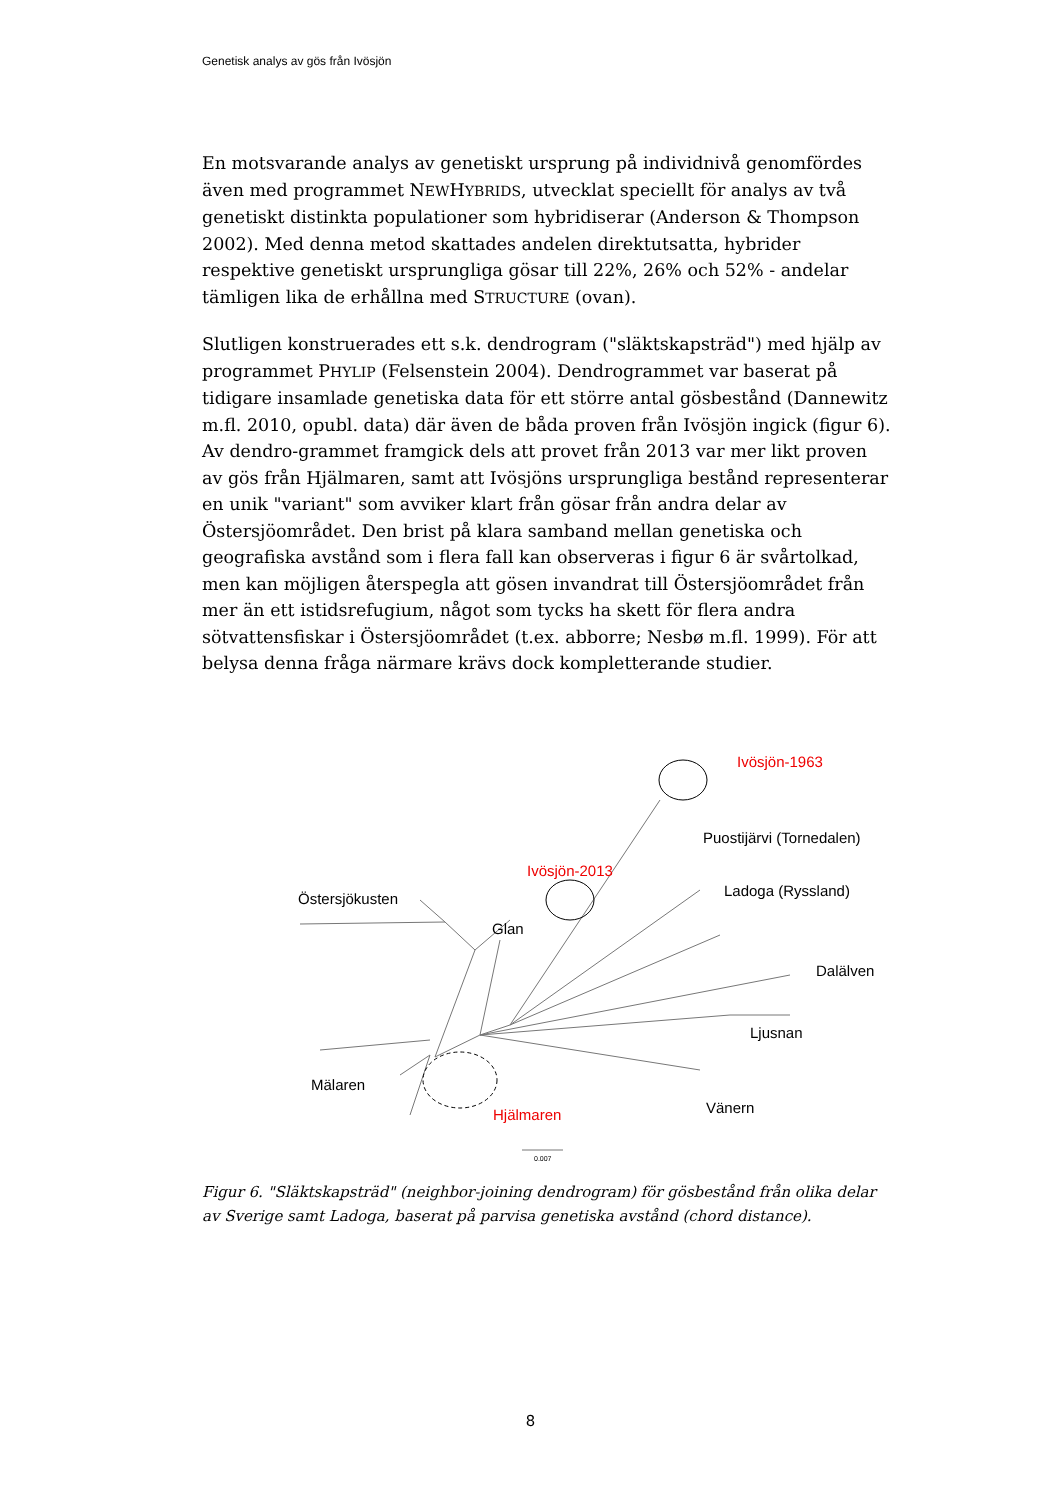Genetisk analys av gös från Ivösjön
En motsvarande analys av genetiskt ursprung på individnivå genomfördes även med programmet NEWHYBRIDS, utvecklat speciellt för analys av två genetiskt distinkta populationer som hybridiserar (Anderson & Thompson 2002). Med denna metod skattades andelen direktutsatta, hybrider respektive genetiskt ursprungliga gösar till 22%, 26% och 52% - andelar tämligen lika de erhållna med STRUCTURE (ovan).
Slutligen konstruerades ett s.k. dendrogram ("släktskapsträd") med hjälp av programmet PHYLIP (Felsenstein 2004). Dendrogrammet var baserat på tidigare insamlade genetiska data för ett större antal gösbestånd (Dannewitz m.fl. 2010, opubl. data) där även de båda proven från Ivösjön ingick (figur 6). Av dendro-grammet framgick dels att provet från 2013 var mer likt proven av gös från Hjälmaren, samt att Ivösjöns ursprungliga bestånd representerar en unik "variant" som avviker klart från gösar från andra delar av Östersjöområdet. Den brist på klara samband mellan genetiska och geografiska avstånd som i flera fall kan observeras i figur 6 är svårtolkad, men kan möjligen återspegla att gösen invandrat till Östersjöområdet från mer än ett istidsrefugium, något som tycks ha skett för flera andra sötvattensfiskar i Östersjöområdet (t.ex. abborre; Nesbø m.fl. 1999). För att belysa denna fråga närmare krävs dock kompletterande studier.
Ivösjön-1963
Puostijärvi (Tornedalen)
Ivösjön-2013
Ladoga (Ryssland)
Östersjökusten
Glan
Dalälven
Ljusnan
Mälaren
Hjälmaren
Vänern
0.007
Figur 6. "Släktskapsträd" (neighbor-joining dendrogram) för gösbestånd från olika delar av Sverige samt Ladoga, baserat på parvisa genetiska avstånd (chord distance).
8